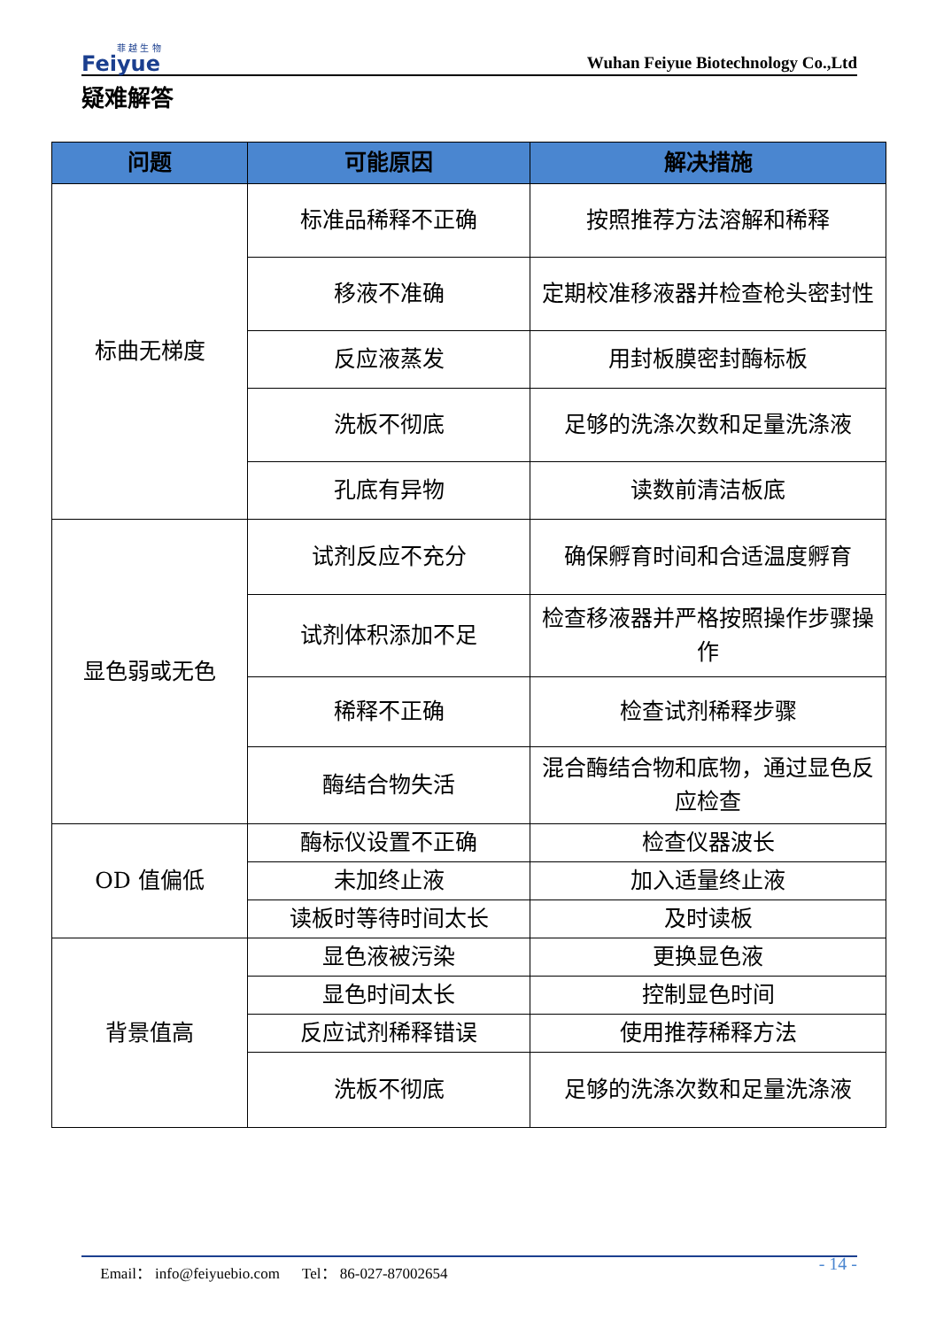菲 越 生 物
Feiyue
Wuhan Feiyue Biotechnology Co.,Ltd
疑难解答
| 问题 | 可能原因 | 解决措施 |
| --- | --- | --- |
| 标曲无梯度 | 标准品稀释不正确 | 按照推荐方法溶解和稀释 |
| | 移液不准确 | 定期校准移液器并检查枪头密封性 |
| | 反应液蒸发 | 用封板膜密封酶标板 |
| | 洗板不彻底 | 足够的洗涤次数和足量洗涤液 |
| | 孔底有异物 | 读数前清洁板底 |
| 显色弱或无色 | 试剂反应不充分 | 确保孵育时间和合适温度孵育 |
| | 试剂体积添加不足 | 检查移液器并严格按照操作步骤操作 |
| | 稀释不正确 | 检查试剂稀释步骤 |
| | 酶结合物失活 | 混合酶结合物和底物，通过显色反应检查 |
| OD 值偏低 | 酶标仪设置不正确 | 检查仪器波长 |
| | 未加终止液 | 加入适量终止液 |
| | 读板时等待时间太长 | 及时读板 |
| 背景值高 | 显色液被污染 | 更换显色液 |
| | 显色时间太长 | 控制显色时间 |
| | 反应试剂稀释错误 | 使用推荐稀释方法 |
| | 洗板不彻底 | 足够的洗涤次数和足量洗涤液 |
Email： info@feiyuebio.com Tel： 86-027-87002654 - 14 -